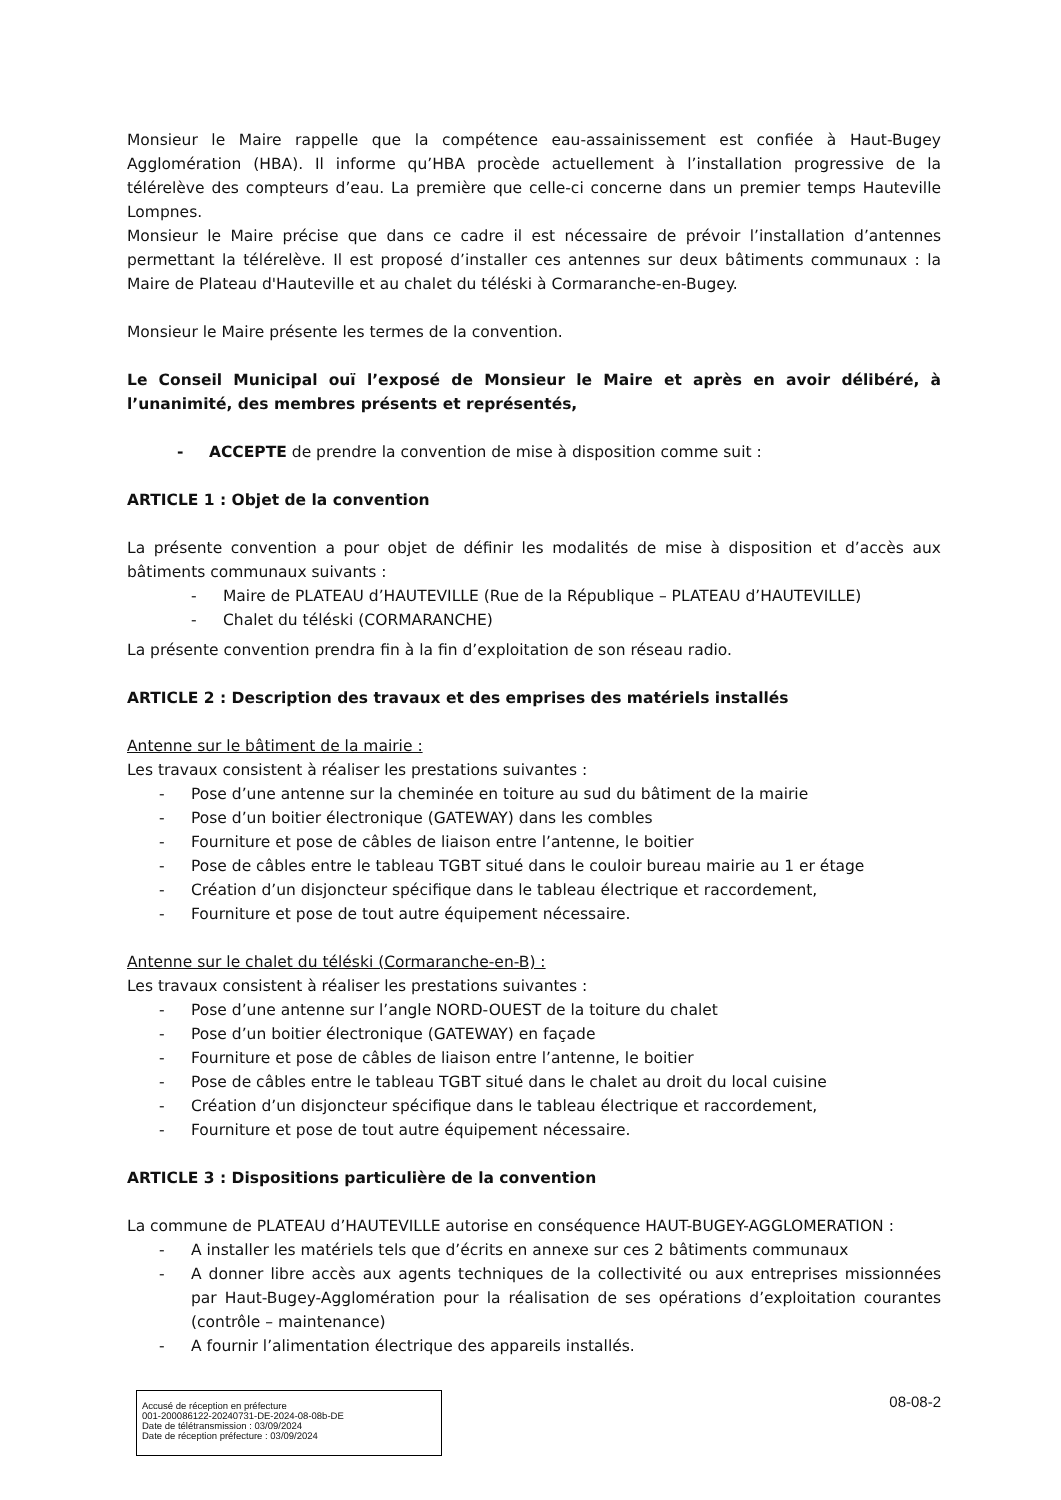Monsieur le Maire rappelle que la compétence eau-assainissement est confiée à Haut-Bugey Agglomération (HBA). Il informe qu’HBA procède actuellement à l’installation progressive de la télérelève des compteurs d’eau. La première que celle-ci concerne dans un premier temps Hauteville Lompnes.
Monsieur le Maire précise que dans ce cadre il est nécessaire de prévoir l’installation d’antennes permettant la télérelève. Il est proposé d’installer ces antennes sur deux bâtiments communaux : la Maire de Plateau d'Hauteville et au chalet du téléski à Cormaranche-en-Bugey.
Monsieur le Maire présente les termes de la convention.
Le Conseil Municipal ouï l’exposé de Monsieur le Maire et après en avoir délibéré, à l’unanimité, des membres présents et représentés,
- ACCEPTE de prendre la convention de mise à disposition comme suit :
ARTICLE 1 : Objet de la convention
La présente convention a pour objet de définir les modalités de mise à disposition et d’accès aux bâtiments communaux suivants :
- Maire de PLATEAU d’HAUTEVILLE (Rue de la République – PLATEAU d’HAUTEVILLE)
- Chalet du téléski (CORMARANCHE)
La présente convention prendra fin à la fin d’exploitation de son réseau radio.
ARTICLE 2 : Description des travaux et des emprises des matériels installés
Antenne sur le bâtiment de la mairie :
Les travaux consistent à réaliser les prestations suivantes :
- Pose d’une antenne sur la cheminée en toiture au sud du bâtiment de la mairie
- Pose d’un boitier électronique (GATEWAY) dans les combles
- Fourniture et pose de câbles de liaison entre l’antenne, le boitier
- Pose de câbles entre le tableau TGBT situé dans le couloir bureau mairie au 1 er étage
- Création d’un disjoncteur spécifique dans le tableau électrique et raccordement,
- Fourniture et pose de tout autre équipement nécessaire.
Antenne sur le chalet du téléski (Cormaranche-en-B) :
Les travaux consistent à réaliser les prestations suivantes :
- Pose d’une antenne sur l’angle NORD-OUEST de la toiture du chalet
- Pose d’un boitier électronique (GATEWAY) en façade
- Fourniture et pose de câbles de liaison entre l’antenne, le boitier
- Pose de câbles entre le tableau TGBT situé dans le chalet au droit du local cuisine
- Création d’un disjoncteur spécifique dans le tableau électrique et raccordement,
- Fourniture et pose de tout autre équipement nécessaire.
ARTICLE 3 : Dispositions particulière de la convention
La commune de PLATEAU d’HAUTEVILLE autorise en conséquence HAUT-BUGEY-AGGLOMERATION :
- A installer les matériels tels que d’écrits en annexe sur ces 2 bâtiments communaux
- A donner libre accès aux agents techniques de la collectivité ou aux entreprises missionnées par Haut-Bugey-Agglomération pour la réalisation de ses opérations d’exploitation courantes (contrôle – maintenance)
- A fournir l’alimentation électrique des appareils installés.
Accusé de réception en préfecture
001-200086122-20240731-DE-2024-08-08b-DE
Date de télétransmission : 03/09/2024
Date de réception préfecture : 03/09/2024
08-08-2